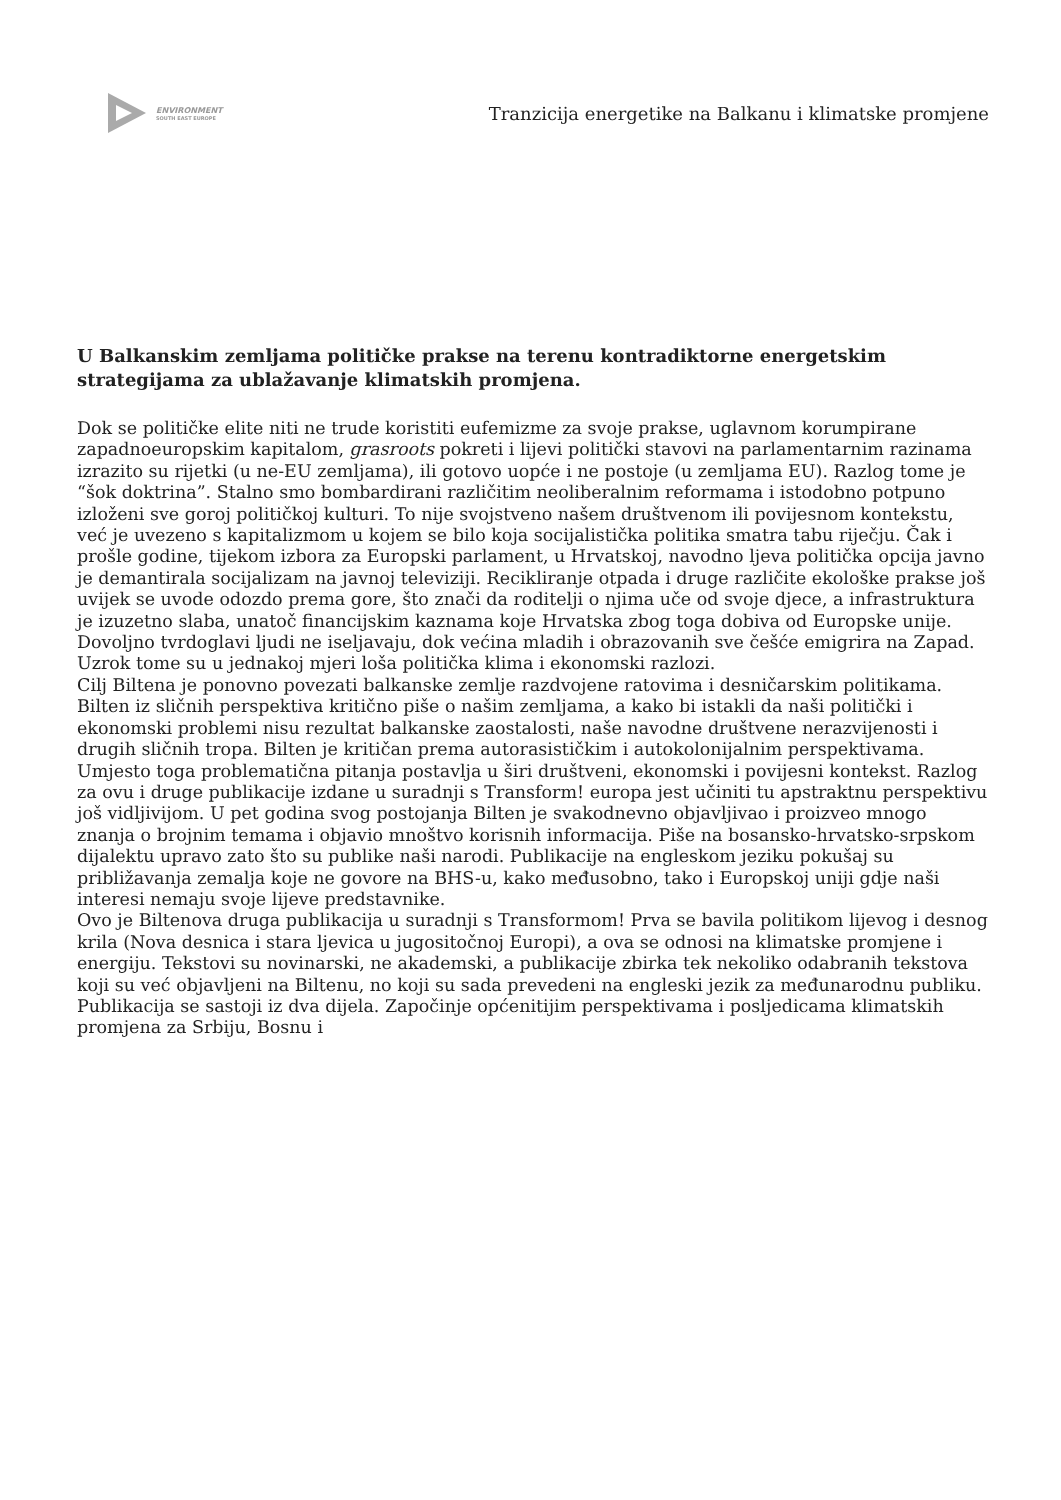ENVIRONMENT
SOUTH EAST EUROPE
Tranzicija energetike na Balkanu i klimatske promjene
U Balkanskim zemljama političke prakse na terenu kontradiktorne energetskim strategijama za ublažavanje klimatskih promjena.
Dok se političke elite niti ne trude koristiti eufemizme za svoje prakse, uglavnom korumpirane zapadnoeuropskim kapitalom, grasroots pokreti i lijevi politički stavovi na parlamentarnim razinama izrazito su rijetki (u ne-EU zemljama), ili gotovo uopće i ne postoje (u zemljama EU). Razlog tome je “šok doktrina”. Stalno smo bombardirani različitim neoliberalnim reformama i istodobno potpuno izloženi sve goroj političkoj kulturi. To nije svojstveno našem društvenom ili povijesnom kontekstu, već je uvezeno s kapitalizmom u kojem se bilo koja socijalistička politika smatra tabu riječju. Čak i prošle godine, tijekom izbora za Europski parlament, u Hrvatskoj, navodno ljeva politička opcija javno je demantirala socijalizam na javnoj televiziji. Recikliranje otpada i druge različite ekološke prakse još uvijek se uvode odozdo prema gore, što znači da roditelji o njima uče od svoje djece, a infrastruktura je izuzetno slaba, unatoč financijskim kaznama koje Hrvatska zbog toga dobiva od Europske unije. Dovoljno tvrdoglavi ljudi ne iseljavaju, dok većina mladih i obrazovanih sve češće emigrira na Zapad. Uzrok tome su u jednakoj mjeri loša politička klima i ekonomski razlozi.
Cilj Biltena je ponovno povezati balkanske zemlje razdvojene ratovima i desničarskim politikama. Bilten iz sličnih perspektiva kritično piše o našim zemljama, a kako bi istakli da naši politički i ekonomski problemi nisu rezultat balkanske zaostalosti, naše navodne društvene nerazvijenosti i drugih sličnih tropa. Bilten je kritičan prema autorasističkim i autokolonijalnim perspektivama. Umjesto toga problematična pitanja postavlja u širi društveni, ekonomski i povijesni kontekst. Razlog za ovu i druge publikacije izdane u suradnji s Transform! europa jest učiniti tu apstraktnu perspektivu još vidljivijom. U pet godina svog postojanja Bilten je svakodnevno objavljivao i proizveo mnogo znanja o brojnim temama i objavio mnoštvo korisnih informacija. Piše na bosansko-hrvatsko-srpskom dijalektu upravo zato što su publike naši narodi. Publikacije na engleskom jeziku pokušaj su približavanja zemalja koje ne govore na BHS-u, kako međusobno, tako i Europskoj uniji gdje naši interesi nemaju svoje lijeve predstavnike.
Ovo je Biltenova druga publikacija u suradnji s Transformom! Prva se bavila politikom lijevog i desnog krila (Nova desnica i stara ljevica u jugositočnoj Europi), a ova se odnosi na klimatske promjene i energiju. Tekstovi su novinarski, ne akademski, a publikacije zbirka tek nekoliko odabranih tekstova koji su već objavljeni na Biltenu, no koji su sada prevedeni na engleski jezik za međunarodnu publiku. Publikacija se sastoji iz dva dijela. Započinje općenitijim perspektivama i posljedicama klimatskih promjena za Srbiju, Bosnu i